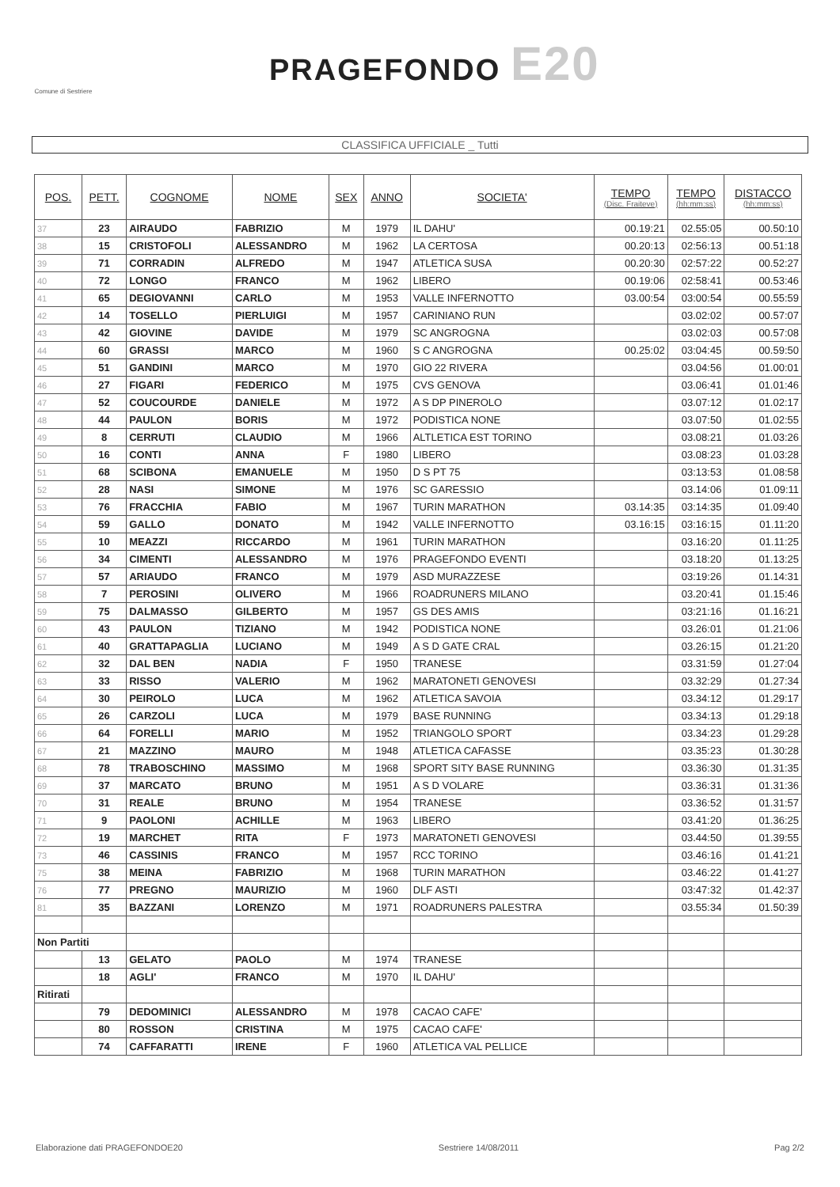Comune di Sestriere
PRAGEFONDO E20
CLASSIFICA UFFICIALE _ Tutti
| POS. | PETT. | COGNOME | NOME | SEX | ANNO | SOCIETA' | TEMPO (Disc. Fraiteve) | TEMPO (hh:mm:ss) | DISTACCO (hh:mm:ss) |
| --- | --- | --- | --- | --- | --- | --- | --- | --- | --- |
| 37 | 23 | AIRAUDO | FABRIZIO | M | 1979 | IL DAHU' | 00.19:21 | 02.55:05 | 00.50:10 |
| 38 | 15 | CRISTOFOLI | ALESSANDRO | M | 1962 | LA CERTOSA | 00.20:13 | 02:56:13 | 00.51:18 |
| 39 | 71 | CORRADIN | ALFREDO | M | 1947 | ATLETICA SUSA | 00.20:30 | 02:57:22 | 00.52:27 |
| 40 | 72 | LONGO | FRANCO | M | 1962 | LIBERO | 00.19:06 | 02:58:41 | 00.53:46 |
| 41 | 65 | DEGIOVANNI | CARLO | M | 1953 | VALLE INFERNOTTO | 03.00:54 | 03:00:54 | 00.55:59 |
| 42 | 14 | TOSELLO | PIERLUIGI | M | 1957 | CARINIANO RUN | | 03.02:02 | 00.57:07 |
| 43 | 42 | GIOVINE | DAVIDE | M | 1979 | SC ANGROGNA | | 03.02:03 | 00.57:08 |
| 44 | 60 | GRASSI | MARCO | M | 1960 | S C ANGROGNA | 00.25:02 | 03:04:45 | 00.59:50 |
| 45 | 51 | GANDINI | MARCO | M | 1970 | GIO 22 RIVERA | | 03.04:56 | 01.00:01 |
| 46 | 27 | FIGARI | FEDERICO | M | 1975 | CVS GENOVA | | 03.06:41 | 01.01:46 |
| 47 | 52 | COUCOURDE | DANIELE | M | 1972 | A S DP PINEROLO | | 03.07:12 | 01.02:17 |
| 48 | 44 | PAULON | BORIS | M | 1972 | PODISTICA NONE | | 03.07:50 | 01.02:55 |
| 49 | 8 | CERRUTI | CLAUDIO | M | 1966 | ALTLETICA EST TORINO | | 03.08:21 | 01.03:26 |
| 50 | 16 | CONTI | ANNA | F | 1980 | LIBERO | | 03.08:23 | 01.03:28 |
| 51 | 68 | SCIBONA | EMANUELE | M | 1950 | D S PT 75 | | 03:13:53 | 01.08:58 |
| 52 | 28 | NASI | SIMONE | M | 1976 | SC GARESSIO | | 03.14:06 | 01.09:11 |
| 53 | 76 | FRACCHIA | FABIO | M | 1967 | TURIN MARATHON | 03.14:35 | 03:14:35 | 01.09:40 |
| 54 | 59 | GALLO | DONATO | M | 1942 | VALLE INFERNOTTO | 03.16:15 | 03:16:15 | 01.11:20 |
| 55 | 10 | MEAZZI | RICCARDO | M | 1961 | TURIN MARATHON | | 03.16:20 | 01.11:25 |
| 56 | 34 | CIMENTI | ALESSANDRO | M | 1976 | PRAGEFONDO EVENTI | | 03.18:20 | 01.13:25 |
| 57 | 57 | ARIAUDO | FRANCO | M | 1979 | ASD MURAZZESE | | 03:19:26 | 01.14:31 |
| 58 | 7 | PEROSINI | OLIVERO | M | 1966 | ROADRUNERS MILANO | | 03.20:41 | 01.15:46 |
| 59 | 75 | DALMASSO | GILBERTO | M | 1957 | GS DES AMIS | | 03:21:16 | 01.16:21 |
| 60 | 43 | PAULON | TIZIANO | M | 1942 | PODISTICA NONE | | 03.26:01 | 01.21:06 |
| 61 | 40 | GRATTAPAGLIA | LUCIANO | M | 1949 | A S D GATE CRAL | | 03.26:15 | 01.21:20 |
| 62 | 32 | DAL BEN | NADIA | F | 1950 | TRANESE | | 03.31:59 | 01.27:04 |
| 63 | 33 | RISSO | VALERIO | M | 1962 | MARATONETI GENOVESI | | 03.32:29 | 01.27:34 |
| 64 | 30 | PEIROLO | LUCA | M | 1962 | ATLETICA SAVOIA | | 03.34:12 | 01.29:17 |
| 65 | 26 | CARZOLI | LUCA | M | 1979 | BASE RUNNING | | 03.34:13 | 01.29:18 |
| 66 | 64 | FORELLI | MARIO | M | 1952 | TRIANGOLO SPORT | | 03.34:23 | 01.29:28 |
| 67 | 21 | MAZZINO | MAURO | M | 1948 | ATLETICA CAFASSE | | 03.35:23 | 01.30:28 |
| 68 | 78 | TRABOSCHINO | MASSIMO | M | 1968 | SPORT SITY BASE RUNNING | | 03.36:30 | 01.31:35 |
| 69 | 37 | MARCATO | BRUNO | M | 1951 | A S D VOLARE | | 03.36:31 | 01.31:36 |
| 70 | 31 | REALE | BRUNO | M | 1954 | TRANESE | | 03.36:52 | 01.31:57 |
| 71 | 9 | PAOLONI | ACHILLE | M | 1963 | LIBERO | | 03.41:20 | 01.36:25 |
| 72 | 19 | MARCHET | RITA | F | 1973 | MARATONETI GENOVESI | | 03.44:50 | 01.39:55 |
| 73 | 46 | CASSINIS | FRANCO | M | 1957 | RCC TORINO | | 03.46:16 | 01.41:21 |
| 75 | 38 | MEINA | FABRIZIO | M | 1968 | TURIN MARATHON | | 03.46:22 | 01.41:27 |
| 76 | 77 | PREGNO | MAURIZIO | M | 1960 | DLF ASTI | | 03:47:32 | 01.42:37 |
| 81 | 35 | BAZZANI | LORENZO | M | 1971 | ROADRUNERS PALESTRA | | 03.55:34 | 01.50:39 |
| Non Partiti | | | | | | | | | |
| | 13 | GELATO | PAOLO | M | 1974 | TRANESE | | | |
| | 18 | AGLI' | FRANCO | M | 1970 | IL DAHU' | | | |
| Ritirati | | | | | | | | | |
| | 79 | DEDOMINICI | ALESSANDRO | M | 1978 | CACAO CAFE' | | | |
| | 80 | ROSSON | CRISTINA | M | 1975 | CACAO CAFE' | | | |
| | 74 | CAFFARATTI | IRENE | F | 1960 | ATLETICA VAL PELLICE | | | |
Elaborazione dati PRAGEFONDOE20 Sestriere 14/08/2011 Pag 2/2